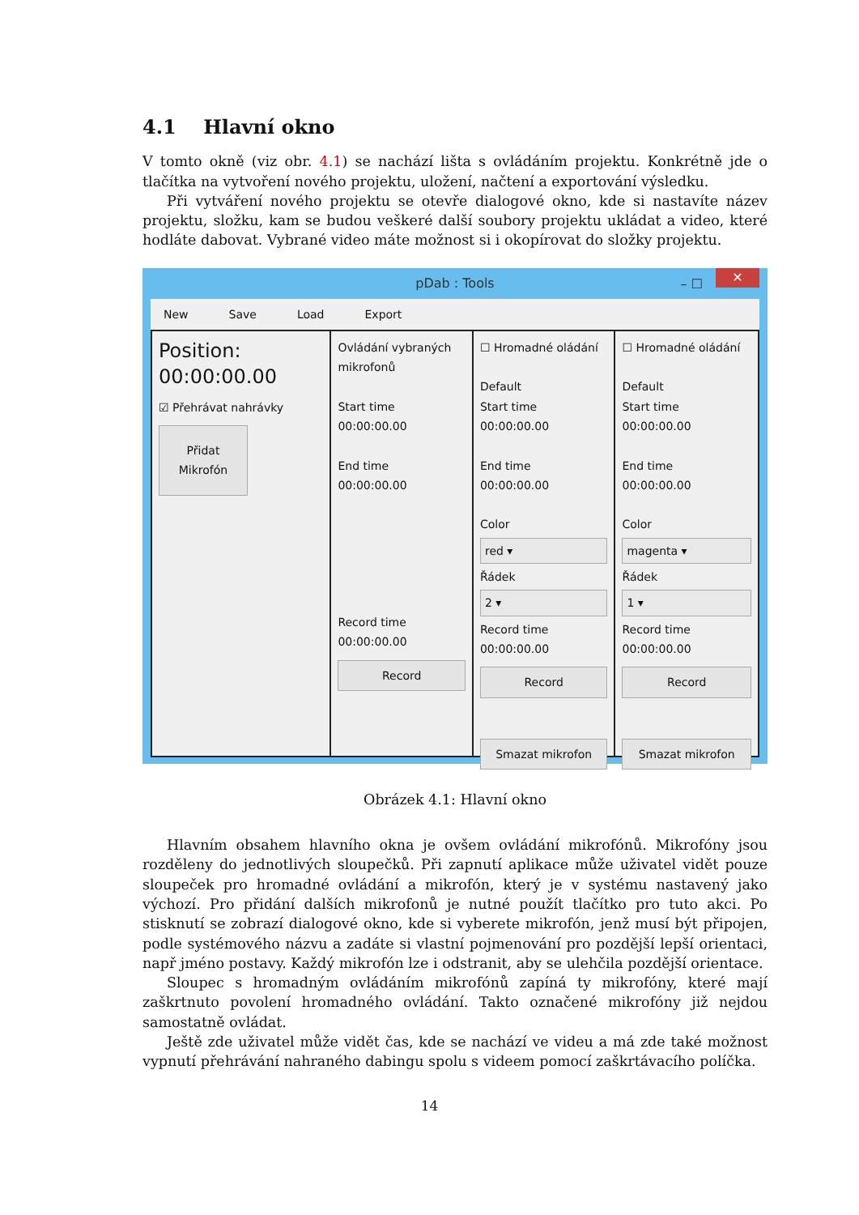4.1 Hlavní okno
V tomto okně (viz obr. 4.1) se nachází lišta s ovládáním projektu. Konkrétně jde o tlačítka na vytvoření nového projektu, uložení, načtení a exportování výsledku.
Při vytváření nového projektu se otevře dialogové okno, kde si nastavíte název projektu, složku, kam se budou veškeré další soubory projektu ukládat a video, které hodláte dabovat. Vybrané video máte možnost si i okopírovat do složky projektu.
pDab : Tools – ☐ ✕
New Save Load Export
Position:
00:00:00.00
☑ Přehrávat nahrávky
Přidat Mikrofón
Ovládání vybraných mikrofonů
Start time
00:00:00.00
End time
00:00:00.00
Record time
00:00:00.00
Record
☐ Hromadné oládání
Default
Start time
00:00:00.00
End time
00:00:00.00
Color
red ▾
Řádek
2 ▾
Record time
00:00:00.00
Record
Smazat mikrofon
☐ Hromadné oládání
Default
Start time
00:00:00.00
End time
00:00:00.00
Color
magenta ▾
Řádek
1 ▾
Record time
00:00:00.00
Record
Smazat mikrofon
Obrázek 4.1: Hlavní okno
Hlavním obsahem hlavního okna je ovšem ovládání mikrofónů. Mikrofóny jsou rozděleny do jednotlivých sloupečků. Při zapnutí aplikace může uživatel vidět pouze sloupeček pro hromadné ovládání a mikrofón, který je v systému nastavený jako výchozí. Pro přidání dalších mikrofonů je nutné použít tlačítko pro tuto akci. Po stisknutí se zobrazí dialogové okno, kde si vyberete mikrofón, jenž musí být připojen, podle systémového názvu a zadáte si vlastní pojmenování pro pozdější lepší orientaci, např jméno postavy. Každý mikrofón lze i odstranit, aby se ulehčila pozdější orientace.
Sloupec s hromadným ovládáním mikrofónů zapíná ty mikrofóny, které mají zaškrtnuto povolení hromadného ovládání. Takto označené mikrofóny již nejdou samostatně ovládat.
Ještě zde uživatel může vidět čas, kde se nachází ve videu a má zde také možnost vypnutí přehrávání nahraného dabingu spolu s videem pomocí zaškrtávacího políčka.
14